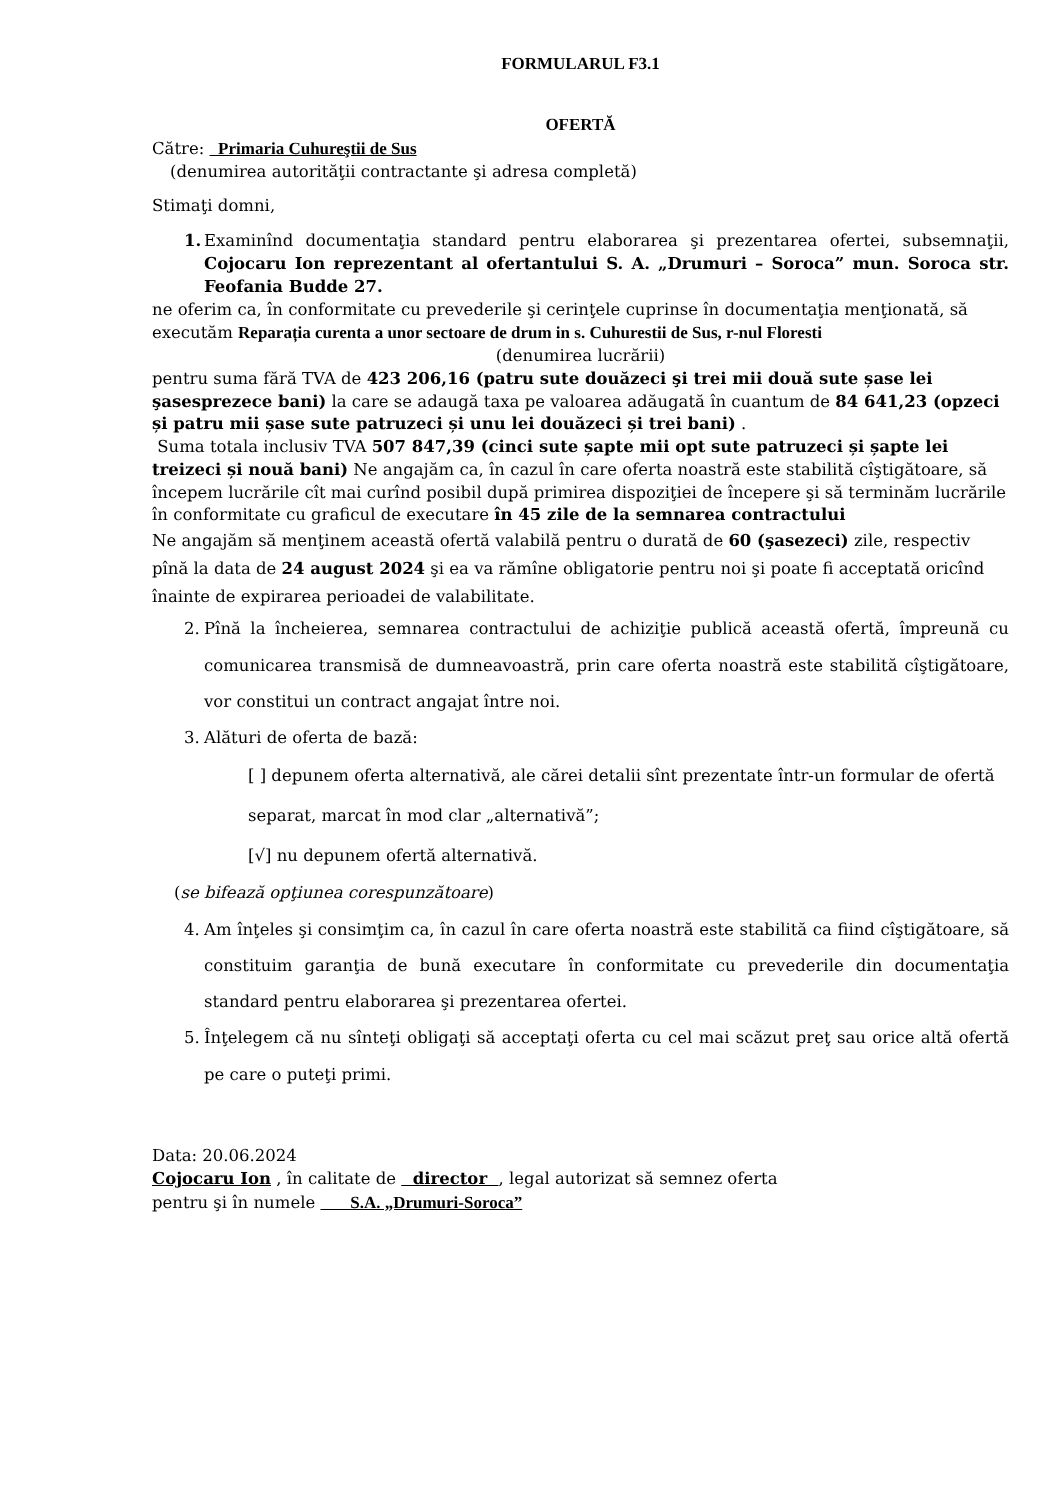FORMULARUL F3.1
OFERTĂ
Către: Primaria Cuhureştii de Sus
(denumirea autorităţii contractante şi adresa completă)
Stimaţi domni,
1. Examinînd documentaţia standard pentru elaborarea şi prezentarea ofertei, subsemnaţii, Cojocaru Ion reprezentant al ofertantului S. A. „Drumuri – Soroca” mun. Soroca str. Feofania Budde 27.
ne oferim ca, în conformitate cu prevederile şi cerinţele cuprinse în documentaţia menţionată, să executăm Reparația curenta a unor sectoare de drum in s. Cuhurestii de Sus, r-nul Floresti
(denumirea lucrării)
pentru suma fără TVA de 423 206,16 (patru sute douăzeci şi trei mii două sute șase lei şasesprezece bani) la care se adaugă taxa pe valoarea adăugată în cuantum de 84 641,23 (opzeci și patru mii șase sute patruzeci și unu lei douăzeci și trei bani) .
Suma totala inclusiv TVA 507 847,39 (cinci sute șapte mii opt sute patruzeci și șapte lei treizeci și nouă bani) Ne angajăm ca, în cazul în care oferta noastră este stabilită cîştigătoare, să începem lucrările cît mai curînd posibil după primirea dispoziţiei de începere şi să terminăm lucrările în conformitate cu graficul de executare în 45 zile de la semnarea contractului
Ne angajăm să menţinem această ofertă valabilă pentru o durată de 60 (şasezeci) zile, respectiv pînă la data de 24 august 2024 şi ea va rămîne obligatorie pentru noi şi poate fi acceptată oricînd înainte de expirarea perioadei de valabilitate.
2. Pînă la încheierea, semnarea contractului de achiziţie publică această ofertă, împreună cu comunicarea transmisă de dumneavoastră, prin care oferta noastră este stabilită cîştigătoare, vor constitui un contract angajat între noi.
3. Alături de oferta de bază:
[ ] depunem oferta alternativă, ale cărei detalii sînt prezentate într-un formular de ofertă separat, marcat în mod clar „alternativă”;
[√] nu depunem ofertă alternativă.
(se bifează opţiunea corespunzătoare)
4. Am înţeles şi consimţim ca, în cazul în care oferta noastră este stabilită ca fiind cîştigătoare, să constituim garanţia de bună executare în conformitate cu prevederile din documentaţia standard pentru elaborarea şi prezentarea ofertei.
5. Înţelegem că nu sînteţi obligaţi să acceptaţi oferta cu cel mai scăzut preţ sau orice altă ofertă pe care o puteţi primi.
Data: 20.06.2024
Cojocaru Ion , în calitate de director , legal autorizat să semnez oferta
pentru şi în numele S.A. „Drumuri-Soroca”